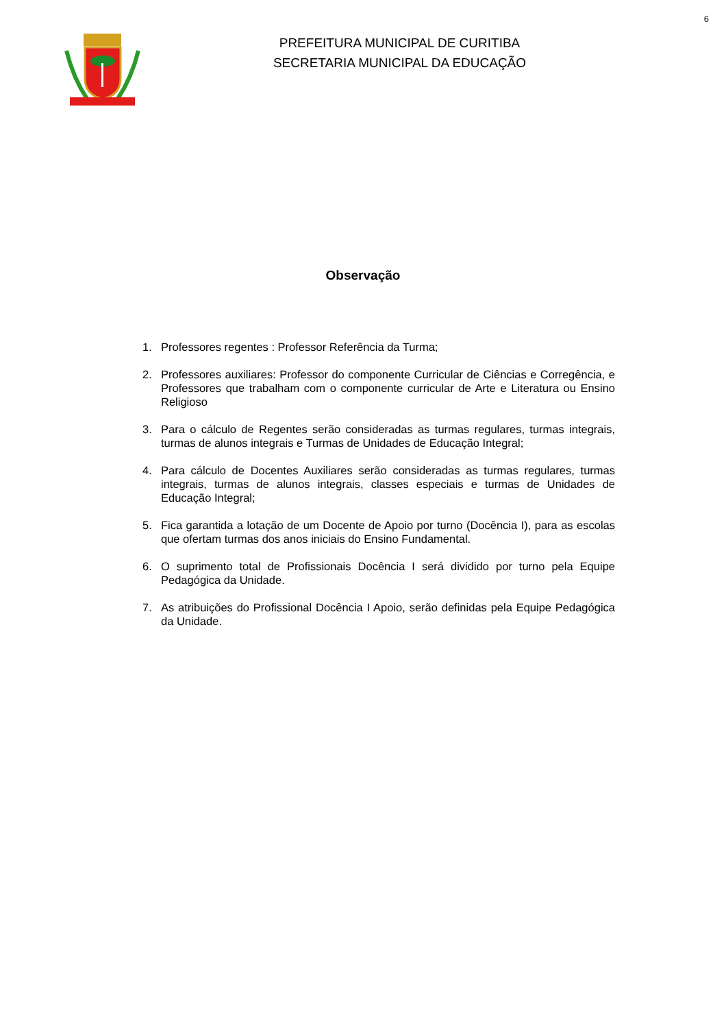6
PREFEITURA MUNICIPAL DE CURITIBA
SECRETARIA MUNICIPAL DA EDUCAÇÃO
Observação
1. Professores regentes : Professor Referência da Turma;
2. Professores auxiliares: Professor do componente Curricular de Ciências e Corregência, e Professores que trabalham com o componente curricular de Arte e Literatura ou Ensino Religioso
3. Para o cálculo de Regentes serão consideradas as turmas regulares, turmas integrais, turmas de alunos integrais e Turmas de Unidades de Educação Integral;
4. Para cálculo de Docentes Auxiliares serão consideradas as turmas regulares, turmas integrais, turmas de alunos integrais, classes especiais e turmas de Unidades de Educação Integral;
5. Fica garantida a lotação de um Docente de Apoio por turno (Docência I), para as escolas que ofertam turmas dos anos iniciais do Ensino Fundamental.
6. O suprimento total de Profissionais Docência I será dividido por turno pela Equipe Pedagógica da Unidade.
7. As atribuições do Profissional Docência I Apoio, serão definidas pela Equipe Pedagógica da Unidade.